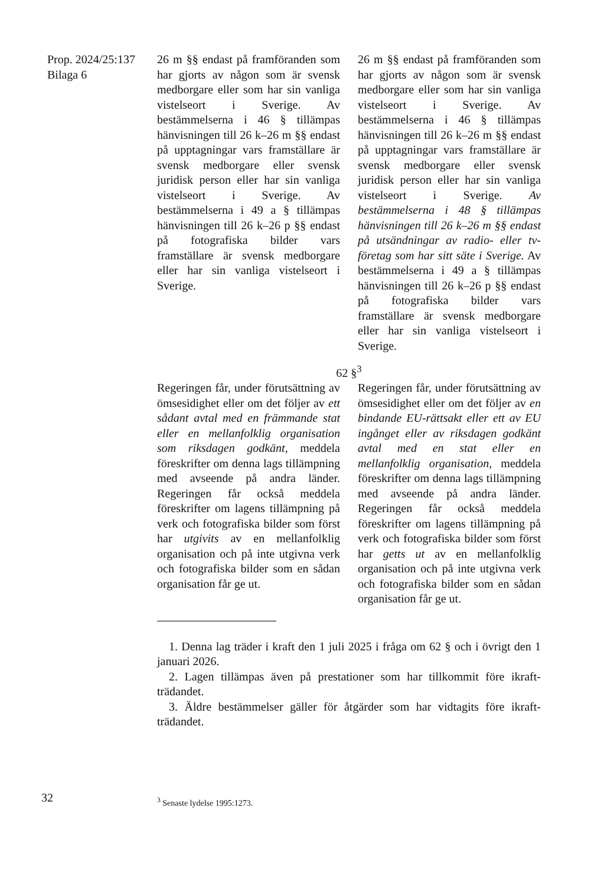Prop. 2024/25:137
Bilaga 6
26 m §§ endast på framföranden som har gjorts av någon som är svensk medborgare eller som har sin vanliga vistelseort i Sverige. Av bestämmelserna i 46 § tillämpas hänvisningen till 26 k–26 m §§ endast på upptagningar vars framställare är svensk medborgare eller svensk juridisk person eller har sin vanliga vistelseort i Sverige. Av bestämmelserna i 49 a § tillämpas hänvisningen till 26 k–26 p §§ endast på fotografiska bilder vars framställare är svensk medborgare eller har sin vanliga vistelseort i Sverige.
26 m §§ endast på framföranden som har gjorts av någon som är svensk medborgare eller som har sin vanliga vistelseort i Sverige. Av bestämmelserna i 46 § tillämpas hänvisningen till 26 k–26 m §§ endast på upptagningar vars framställare är svensk medborgare eller svensk juridisk person eller har sin vanliga vistelseort i Sverige. Av bestämmelserna i 48 § tillämpas hänvisningen till 26 k–26 m §§ endast på utsändningar av radio- eller tv-företag som har sitt säte i Sverige. Av bestämmelserna i 49 a § tillämpas hänvisningen till 26 k–26 p §§ endast på foto­grafiska bilder vars framställare är svensk medborgare eller har sin vanliga vistelseort i Sverige.
62 §<sup>3</sup>
Regeringen får, under förutsättning av ömsesidighet eller om det följer av ett sådant avtal med en främmande stat eller en mellanfolklig organisation som riksdagen godkänt, meddela föreskrifter om denna lags tillämpning med avseende på andra länder. Regeringen får också meddela föreskrifter om lagens tillämpning på verk och fotografiska bilder som först har utgivits av en mellanfolklig organisation och på inte utgivna verk och fotografiska bilder som en sådan organisation får ge ut.
Regeringen får, under förutsättning av ömsesidighet eller om det följer av en bindande EU-rättsakt eller ett av EU ingånget eller av riksdagen godkänt avtal med en stat eller en mellanfolklig organisation, meddela föreskrifter om denna lags tillämpning med avseende på andra länder. Regeringen får också meddela föreskrifter om lagens tillämpning på verk och fotografiska bilder som först har getts ut av en mellanfolklig organisation och på inte utgivna verk och fotografiska bilder som en sådan organisation får ge ut.
1. Denna lag träder i kraft den 1 juli 2025 i fråga om 62 § och i övrigt den 1 januari 2026.
2. Lagen tillämpas även på prestationer som har tillkommit före ikraft­trädandet.
3. Äldre bestämmelser gäller för åtgärder som har vidtagits före ikraft­trädandet.
32 <sup>3</sup> Senaste lydelse 1995:1273.